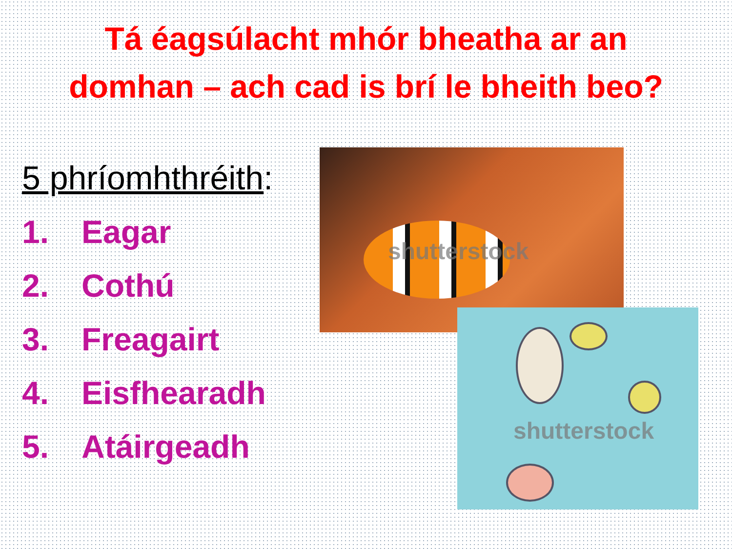Tá éagsúlacht mhór bheatha ar an domhan – ach cad is brí le bheith beo?
5 phríomhthréith:
1. Eagar
2. Cothú
3. Freagairt
4. Eisfhearadh
5. Atáirgeadh
shutterstock
shutterstock